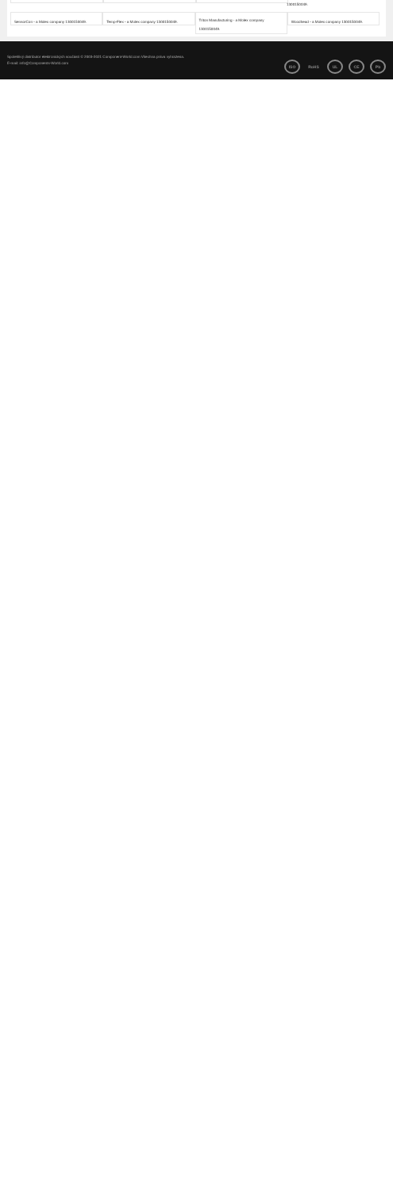1300150049.
SensorCon - a Molex company 1300150049.
Temp-Flex - a Molex company 1300150049.
Triton Manufacturing - a Molex company 1300150049.
Woodhead - a Molex company 1300150049.
Spolehlivý distributor elektronických součástí © 2003-2021 Component-World.com Všechna práva vyhrazena.
E-mail: info@Components-World.com
ISO RoHS UL CE Pb